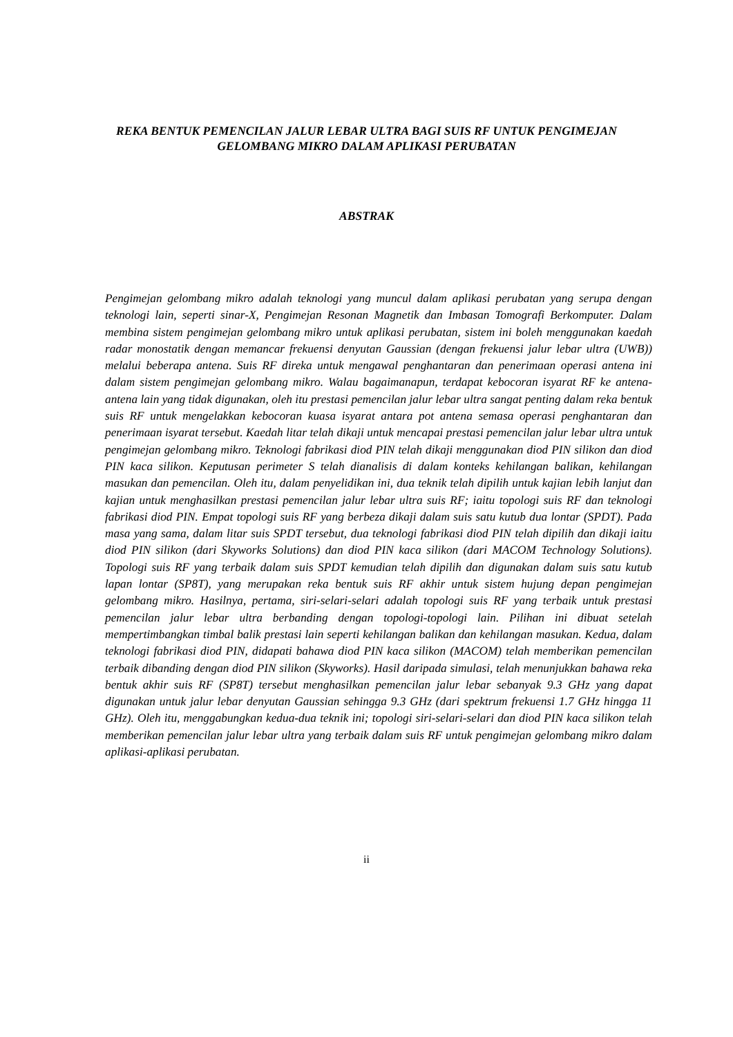REKA BENTUK PEMENCILAN JALUR LEBAR ULTRA BAGI SUIS RF UNTUK PENGIMEJAN GELOMBANG MIKRO DALAM APLIKASI PERUBATAN
ABSTRAK
Pengimejan gelombang mikro adalah teknologi yang muncul dalam aplikasi perubatan yang serupa dengan teknologi lain, seperti sinar-X, Pengimejan Resonan Magnetik dan Imbasan Tomografi Berkomputer. Dalam membina sistem pengimejan gelombang mikro untuk aplikasi perubatan, sistem ini boleh menggunakan kaedah radar monostatik dengan memancar frekuensi denyutan Gaussian (dengan frekuensi jalur lebar ultra (UWB)) melalui beberapa antena. Suis RF direka untuk mengawal penghantaran dan penerimaan operasi antena ini dalam sistem pengimejan gelombang mikro. Walau bagaimanapun, terdapat kebocoran isyarat RF ke antena-antena lain yang tidak digunakan, oleh itu prestasi pemencilan jalur lebar ultra sangat penting dalam reka bentuk suis RF untuk mengelakkan kebocoran kuasa isyarat antara pot antena semasa operasi penghantaran dan penerimaan isyarat tersebut. Kaedah litar telah dikaji untuk mencapai prestasi pemencilan jalur lebar ultra untuk pengimejan gelombang mikro. Teknologi fabrikasi diod PIN telah dikaji menggunakan diod PIN silikon dan diod PIN kaca silikon. Keputusan perimeter S telah dianalisis di dalam konteks kehilangan balikan, kehilangan masukan dan pemencilan. Oleh itu, dalam penyelidikan ini, dua teknik telah dipilih untuk kajian lebih lanjut dan kajian untuk menghasilkan prestasi pemencilan jalur lebar ultra suis RF; iaitu topologi suis RF dan teknologi fabrikasi diod PIN. Empat topologi suis RF yang berbeza dikaji dalam suis satu kutub dua lontar (SPDT). Pada masa yang sama, dalam litar suis SPDT tersebut, dua teknologi fabrikasi diod PIN telah dipilih dan dikaji iaitu diod PIN silikon (dari Skyworks Solutions) dan diod PIN kaca silikon (dari MACOM Technology Solutions). Topologi suis RF yang terbaik dalam suis SPDT kemudian telah dipilih dan digunakan dalam suis satu kutub lapan lontar (SP8T), yang merupakan reka bentuk suis RF akhir untuk sistem hujung depan pengimejan gelombang mikro. Hasilnya, pertama, siri-selari-selari adalah topologi suis RF yang terbaik untuk prestasi pemencilan jalur lebar ultra berbanding dengan topologi-topologi lain. Pilihan ini dibuat setelah mempertimbangkan timbal balik prestasi lain seperti kehilangan balikan dan kehilangan masukan. Kedua, dalam teknologi fabrikasi diod PIN, didapati bahawa diod PIN kaca silikon (MACOM) telah memberikan pemencilan terbaik dibanding dengan diod PIN silikon (Skyworks). Hasil daripada simulasi, telah menunjukkan bahawa reka bentuk akhir suis RF (SP8T) tersebut menghasilkan pemencilan jalur lebar sebanyak 9.3 GHz yang dapat digunakan untuk jalur lebar denyutan Gaussian sehingga 9.3 GHz (dari spektrum frekuensi 1.7 GHz hingga 11 GHz). Oleh itu, menggabungkan kedua-dua teknik ini; topologi siri-selari-selari dan diod PIN kaca silikon telah memberikan pemencilan jalur lebar ultra yang terbaik dalam suis RF untuk pengimejan gelombang mikro dalam aplikasi-aplikasi perubatan.
ii